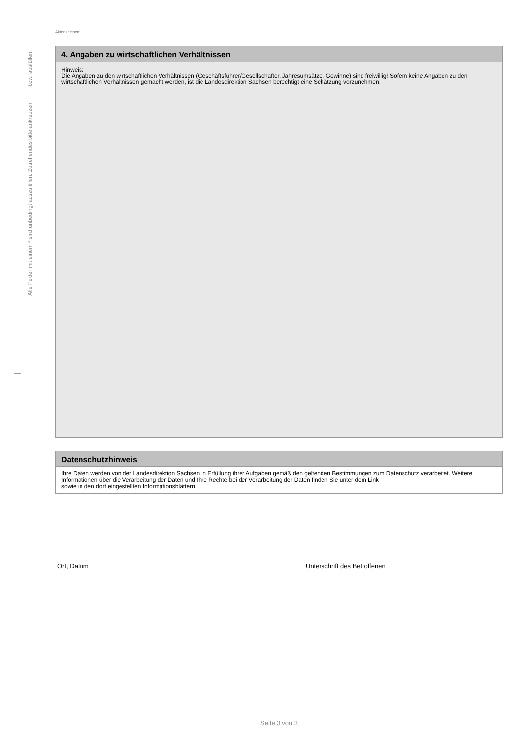Alle Felder mit einem * sind unbedingt auszufüllen. Zutreffendes bitte ankreuzen bzw. ausfüllen!
Aktenzeichen:
4. Angaben zu wirtschaftlichen Verhältnissen
Hinweis:
Die Angaben zu den wirtschaftlichen Verhältnissen (Geschäftsführer/Gesellschafter, Jahresumsätze, Gewinne) sind freiwillig! Sofern keine Angaben zu den wirtschaftlichen Verhältnissen gemacht werden, ist die Landesdirektion Sachsen berechtigt eine Schätzung vorzunehmen.
Datenschutzhinweis
Ihre Daten werden von der Landesdirektion Sachsen in Erfüllung ihrer Aufgaben gemäß den geltenden Bestimmungen zum Datenschutz verarbeitet. Weitere Informationen über die Verarbeitung der Daten und Ihre Rechte bei der Verarbeitung der Daten finden Sie unter dem Link sowie in den dort eingestellten Informationsblättern.
Ort, Datum Unterschrift des Betroffenen
Seite 3 von 3